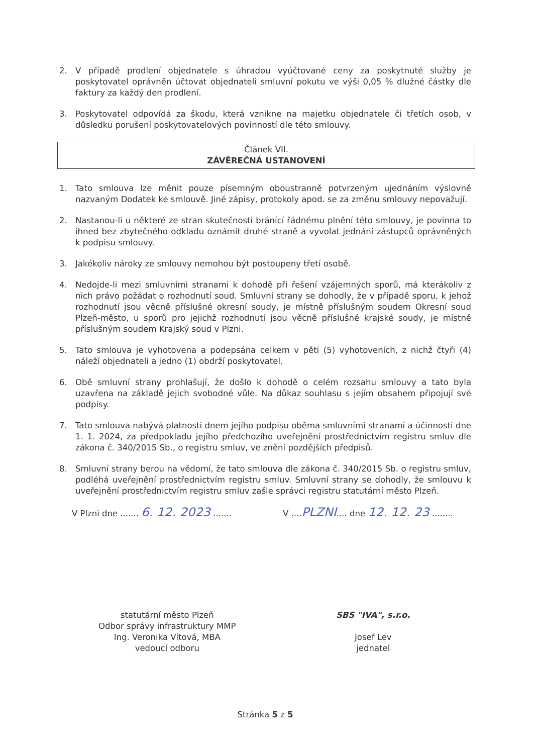2. V případě prodlení objednatele s úhradou vyúčtované ceny za poskytnuté služby je poskytovatel oprávněn účtovat objednateli smluvní pokutu ve výši 0,05 % dlužné částky dle faktury za každý den prodlení.
3. Poskytovatel odpovídá za škodu, která vznikne na majetku objednatele či třetích osob, v důsledku porušení poskytovatelových povinností dle této smlouvy.
Článek VII.
ZÁVĚREČNÁ USTANOVENÍ
1. Tato smlouva lze měnit pouze písemným oboustranně potvrzeným ujednáním výslovně nazvaným Dodatek ke smlouvě. Jiné zápisy, protokoly apod. se za změnu smlouvy nepovažují.
2. Nastanou-li u některé ze stran skutečnosti bránící řádnému plnění této smlouvy, je povinna to ihned bez zbytečného odkladu oznámit druhé straně a vyvolat jednání zástupců oprávněných k podpisu smlouvy.
3. Jakékoliv nároky ze smlouvy nemohou být postoupeny třetí osobě.
4. Nedojde-li mezi smluvními stranami k dohodě při řešení vzájemných sporů, má kterákoliv z nich právo požádat o rozhodnutí soud. Smluvní strany se dohodly, že v případě sporu, k jehož rozhodnutí jsou věcně příslušné okresní soudy, je místně příslušným soudem Okresní soud Plzeň-město, u sporů pro jejichž rozhodnutí jsou věcně příslušné krajské soudy, je místně příslušným soudem Krajský soud v Plzni.
5. Tato smlouva je vyhotovena a podepsána celkem v pěti (5) vyhotoveních, z nichž čtyři (4) náleží objednateli a jedno (1) obdrží poskytovatel.
6. Obě smluvní strany prohlašují, že došlo k dohodě o celém rozsahu smlouvy a tato byla uzavřena na základě jejich svobodné vůle. Na důkaz souhlasu s jejím obsahem připojují své podpisy.
7. Tato smlouva nabývá platnosti dnem jejího podpisu oběma smluvními stranami a účinnosti dne 1. 1. 2024, za předpokladu jejího předchozího uveřejnění prostřednictvím registru smluv dle zákona č. 340/2015 Sb., o registru smluv, ve znění pozdějších předpisů.
8. Smluvní strany berou na vědomí, že tato smlouva dle zákona č. 340/2015 Sb. o registru smluv, podléhá uveřejnění prostřednictvím registru smluv. Smluvní strany se dohodly, že smlouvu k uveřejnění prostřednictvím registru smluv zašle správci registru statutární město Plzeň.
V Plzni dne ....... 6. 12. 2023 ....... V ....PLZNI.... dne 12. 12. 23 ........
statutární město Plzeň
Odbor správy infrastruktury MMP
Ing. Veronika Vítová, MBA
vedoucí odboru
SBS "IVA", s.r.o.
Josef Lev
jednatel
Stránka 5 z 5